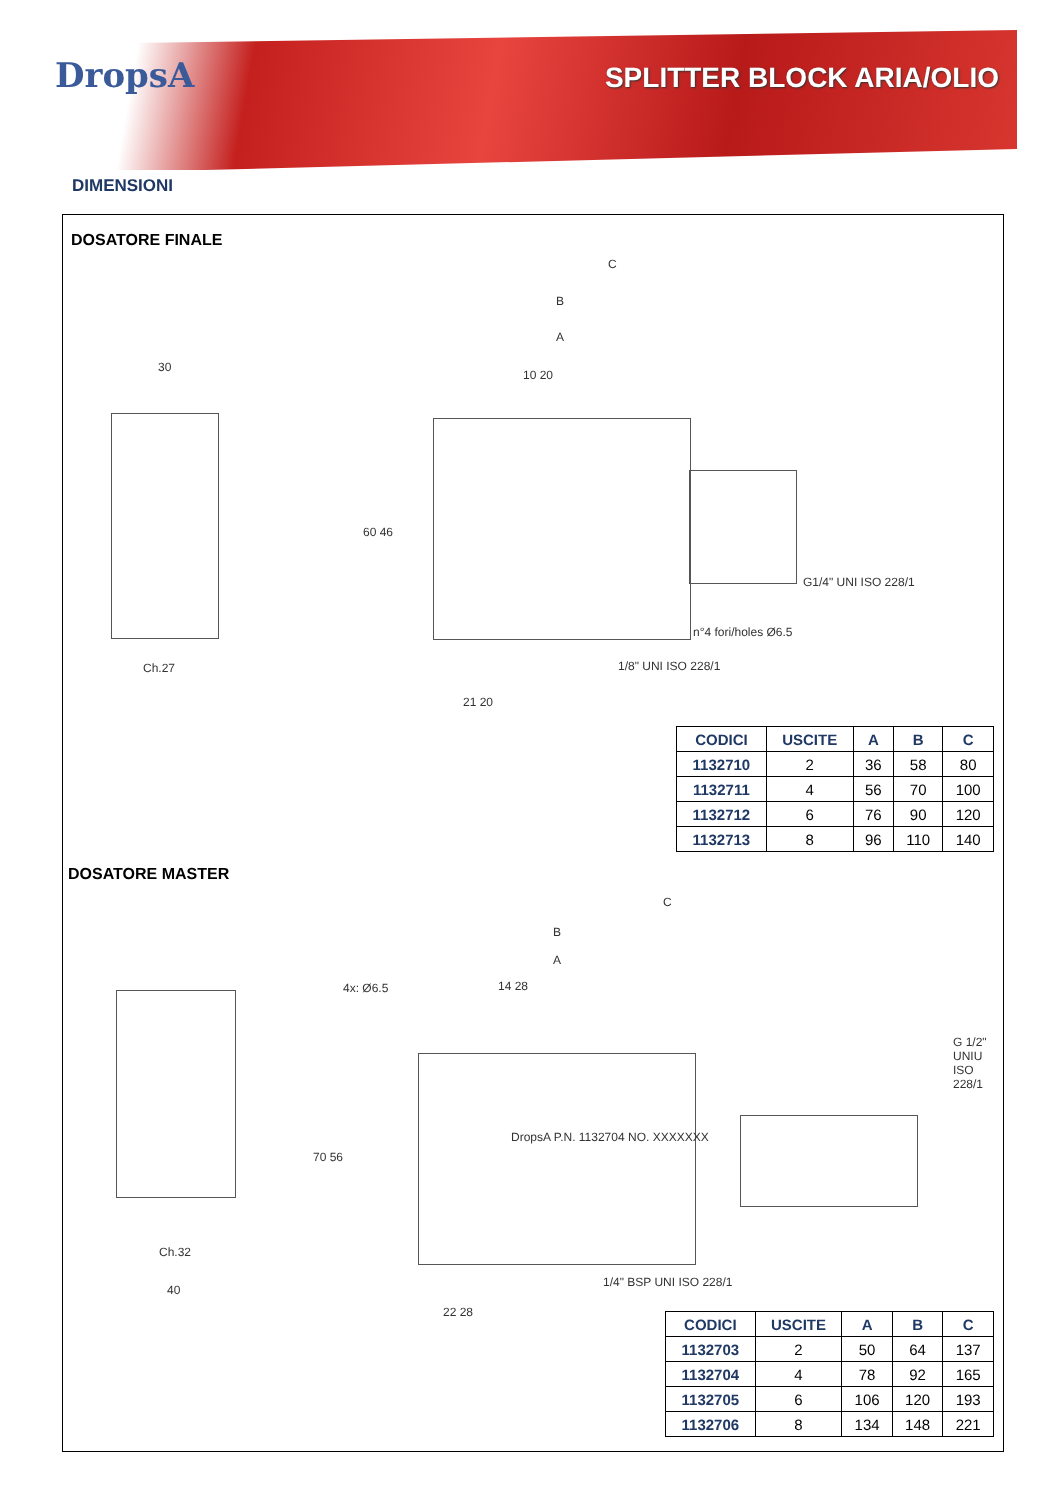DropsA SPLITTER BLOCK ARIA/OLIO
DIMENSIONI
DOSATORE FINALE
30
Ch.27
C
B
A
10 20
60 46
21 20
1/8" UNI ISO 228/1
n°4 fori/holes Ø6.5
G1/4" UNI ISO 228/1
| CODICI | USCITE | A | B | C |
| --- | --- | --- | --- | --- |
| 1132710 | 2 | 36 | 58 | 80 |
| 1132711 | 4 | 56 | 70 | 100 |
| 1132712 | 6 | 76 | 90 | 120 |
| 1132713 | 8 | 96 | 110 | 140 |
DOSATORE MASTER
C
B
A
4x: Ø6.5 14 28
70 56
DropsA P.N. 1132704 NO. XXXXXXX
Ch.32
40
1/4" BSP UNI ISO 228/1
22 28
G 1/2" UNIU ISO 228/1
| CODICI | USCITE | A | B | C |
| --- | --- | --- | --- | --- |
| 1132703 | 2 | 50 | 64 | 137 |
| 1132704 | 4 | 78 | 92 | 165 |
| 1132705 | 6 | 106 | 120 | 193 |
| 1132706 | 8 | 134 | 148 | 221 |